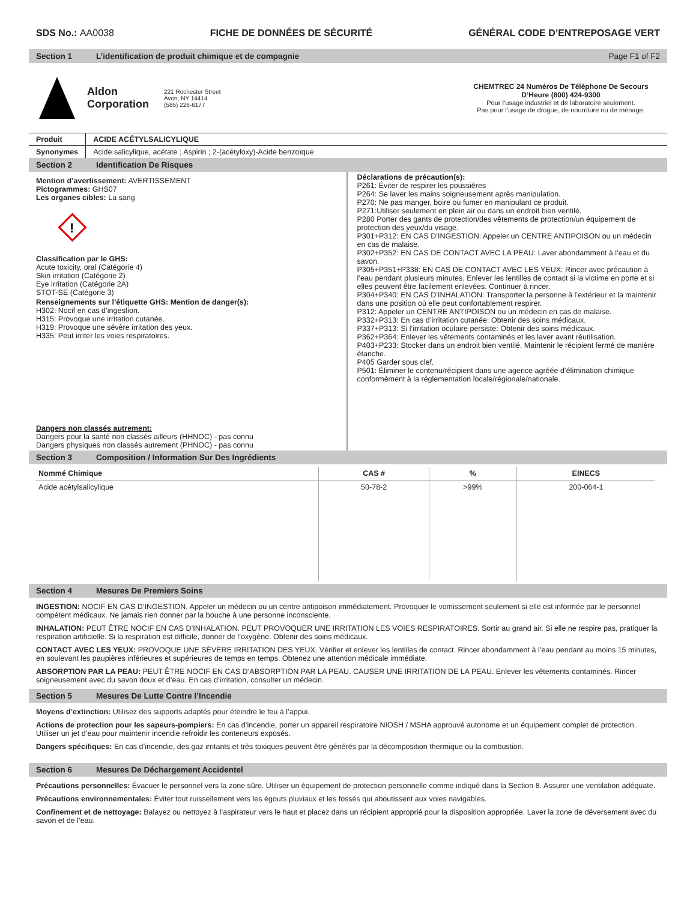SDS No.: AA0038 FICHE DE DONNÉES DE SÉCURITÉ GÉNÉRAL CODE D’ENTREPOSAGE VERT
Section 1 L’identification de produit chimique et de compagnie Page F1 of F2
Aldon
Corporation
221 Rochester Street
Avon, NY 14414
(585) 226-6177
CHEMTREC 24 Numéros De Téléphone De Secours D’Heure (800) 424-9300
Pour l’usage industriel et de laboratoire seulement.
Pas pour l’usage de drogue, de nourriture ou de ménage.
| Produit | ACIDE ACÉTYLSALICYLIQUE |
| Synonymes | Acide salicylique, acétate ; Aspirin ; 2-(acétyloxy)-Acide benzoïque |
Section 2 Identification De Risques
Mention d’avertissement: AVERTISSEMENT
Pictogrammes: GHS07
Les organes cibles: La sang
!
Classification par le GHS:
Acute toxicity, oral (Catégorie 4)
Skin irritation (Catégorie 2)
Eye irritation (Catégorie 2A)
STOT-SE (Catégorie 3)
Renseignements sur l’étiquette GHS: Mention de danger(s):
H302: Nocif en cas d’ingestion.
H315: Provoque une irritation cutanée.
H319: Provoque une sévère irritation des yeux.
H335: Peut irriter les voies respiratoires.
Dangers non classés autrement:
Dangers pour la santé non classés ailleurs (HHNOC) - pas connu
Dangers physiques non classés autrement (PHNOC) - pas connu
Déclarations de précaution(s):
P261: Éviter de respirer les poussières
P264: Se laver les mains soigneusement après manipulation.
P270: Ne pas manger, boire ou fumer en manipulant ce produit.
P271:Utiliser seulement en plein air ou dans un endroit bien ventilé.
P280 Porter des gants de protection/des vêtements de protection/un équipement de protection des yeux/du visage.
P301+P312: EN CAS D’INGESTION: Appeler un CENTRE ANTIPOISON ou un médecin en cas de malaise.
P302+P352: EN CAS DE CONTACT AVEC LA PEAU: Laver abondamment à l’eau et du savon.
P305+P351+P338: EN CAS DE CONTACT AVEC LES YEUX: Rincer avec précaution à l’eau pendant plusieurs minutes. Enlever les lentilles de contact si la victime en porte et si elles peuvent être facilement enlevées. Continuer à rincer.
P304+P340: EN CAS D’INHALATION: Transporter la personne à l’extérieur et la maintenir dans une position où elle peut confortablement respirer.
P312: Appeler un CENTRE ANTIPOISON ou un médecin en cas de malaise.
P332+P313: En cas d’irritation cutanée: Obtenir des soins médicaux.
P337+P313: Si l’irritation oculaire persiste: Obtenir des soins médicaux.
P362+P364: Enlever les vêtements contaminés et les laver avant réutilisation.
P403+P233: Stocker dans un endroit bien ventilé. Maintenir le récipient fermé de manière étanche.
P405 Garder sous clef.
P501: Éliminer le contenu/récipient dans une agence agréée d’élimination chimique conformément à la réglementation locale/régionale/nationale.
Section 3 Composition / Information Sur Des Ingrédients
| Nommé Chimique | CAS # | % | EINECS |
| --- | --- | --- | --- |
| Acide acétylsalicylique | 50-78-2 | >99% | 200-064-1 |
Section 4 Mesures De Premiers Soins
INGESTION: NOCIF EN CAS D’INGESTION. Appeler un médecin ou un centre antipoison immédiatement. Provoquer le vomissement seulement si elle est informée par le personnel compétent médicaux. Ne jamais rien donner par la bouche à une personne inconsciente.
INHALATION: PEUT ÊTRE NOCIF EN CAS D’INHALATION. PEUT PROVOQUER UNE IRRITATION LES VOIES RESPIRATOIRES. Sortir au grand air. Si elle ne respire pas, pratiquer la respiration artificielle. Si la respiration est difficile, donner de l’oxygène. Obtenir des soins médicaux.
CONTACT AVEC LES YEUX: PROVOQUE UNE SÉVÈRE IRRITATION DES YEUX. Vérifier et enlever les lentilles de contact. Rincer abondamment à l’eau pendant au moins 15 minutes, en soulevant les paupières inférieures et supérieures de temps en temps. Obtenez une attention médicale immédiate.
ABSORPTION PAR LA PEAU: PEUT ÊTRE NOCIF EN CAS D’ABSORPTION PAR LA PEAU. CAUSER UNE IRRITATION DE LA PEAU. Enlever les vêtements contaminés. Rincer soigneusement avec du savon doux et d’eau. En cas d’irritation, consulter un médecin.
Section 5 Mesures De Lutte Contre l’Incendie
Moyens d’extinction: Utilisez des supports adaptés pour éteindre le feu à l’appui.
Actions de protection pour les sapeurs-pompiers: En cas d’incendie, porter un appareil respiratoire NIOSH / MSHA approuvé autonome et un équipement complet de protection. Utiliser un jet d’eau pour maintenir incendie refroidir les conteneurs exposés.
Dangers spécifiques: En cas d’incendie, des gaz irritants et très toxiques peuvent être générés par la décomposition thermique ou la combustion.
Section 6 Mesures De Déchargement Accidentel
Précautions personnelles: Évacuer le personnel vers la zone sûre. Utiliser un équipement de protection personnelle comme indiqué dans la Section 8. Assurer une ventilation adéquate.
Précautions environnementales: Éviter tout ruissellement vers les égouts pluviaux et les fossés qui aboutissent aux voies navigables.
Confinement et de nettoyage: Balayez ou nettoyez à l’aspirateur vers le haut et placez dans un récipient approprié pour la disposition appropriée. Laver la zone de déversement avec du savon et de l’eau.